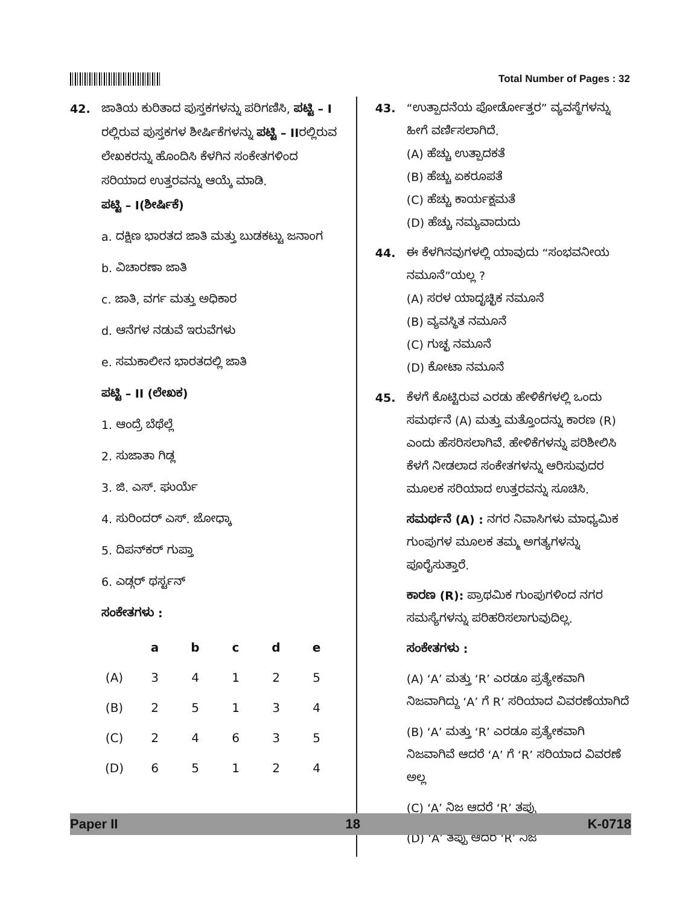Total Number of Pages : 32
42. ಜಾತಿಯ ಕುರಿತಾದ ಪುಸ್ತಕಗಳನ್ನು ಪರಿಗಣಿಸಿ, ಪಟ್ಟಿ – I ರಲ್ಲಿರುವ ಪುಸ್ತಕಗಳ ಶೀರ್ಷಿಕೆಗಳನ್ನು ಪಟ್ಟಿ – IIರಲ್ಲಿರುವ ಲೇಖಕರನ್ನು ಹೊಂದಿಸಿ ಕೆಳಗಿನ ಸಂಕೇತಗಳಿಂದ ಸರಿಯಾದ ಉತ್ತರವನ್ನು ಆಯ್ಕೆ ಮಾಡಿ.
ಪಟ್ಟಿ – I(ಶೀರ್ಷಿಕೆ)
a. ದಕ್ಷಿಣ ಭಾರತದ ಜಾತಿ ಮತ್ತು ಬುಡಕಟ್ಟು ಜನಾಂಗ
b. ವಿಚಾರಣಾ ಜಾತಿ
c. ಜಾತಿ, ವರ್ಗ ಮತ್ತು ಅಧಿಕಾರ
d. ಆನೆಗಳ ನಡುವೆ ಇರುವೆಗಳು
e. ಸಮಕಾಲೀನ ಭಾರತದಲ್ಲಿ ಜಾತಿ
ಪಟ್ಟಿ – II (ಲೇಖಕ)
1. ಆಂದ್ರೆ ಬೆಥೆಲ್ಲೆ
2. ಸುಜಾತಾ ಗಿಡ್ಲ
3. ಜಿ. ಎಸ್. ಘುರ್ಯೆ
4. ಸುರಿಂದರ್ ಎಸ್. ಜೋಧ್ಕಾ
5. ದಿಪನ್‌ಕರ್ ಗುಪ್ತಾ
6. ಎಡ್ಗರ್ ಥರ್ಸ್ಟನ್
ಸಂಕೇತಗಳು :
| | a | b | c | d | e |
| --- | --- | --- | --- | --- | --- |
| (A) | 3 | 4 | 1 | 2 | 5 |
| (B) | 2 | 5 | 1 | 3 | 4 |
| (C) | 2 | 4 | 6 | 3 | 5 |
| (D) | 6 | 5 | 1 | 2 | 4 |
43. “ಉತ್ಪಾದನೆಯ ಪೋರ್ಡೋತ್ತರ” ವ್ಯವಸ್ಥೆಗಳನ್ನು ಹೀಗೆ ವರ್ಣಿಸಲಾಗಿದೆ.
(A) ಹೆಚ್ಚು ಉತ್ಪಾದಕತೆ
(B) ಹೆಚ್ಚು ಏಕರೂಪತೆ
(C) ಹೆಚ್ಚು ಕಾರ್ಯಕ್ಷಮತೆ
(D) ಹೆಚ್ಚು ನಮ್ಯವಾದುದು
44. ಈ ಕೆಳಗಿನವುಗಳಲ್ಲಿ ಯಾವುದು “ಸಂಭವನೀಯ ನಮೂನೆ”ಯಲ್ಲ ?
(A) ಸರಳ ಯಾದೃಚ್ಛಿಕ ನಮೂನೆ
(B) ವ್ಯವಸ್ಥಿತ ನಮೂನೆ
(C) ಗುಚ್ಛ ನಮೂನೆ
(D) ಕೋಟಾ ನಮೂನೆ
45. ಕೆಳಗೆ ಕೊಟ್ಟಿರುವ ಎರಡು ಹೇಳಿಕೆಗಳಲ್ಲಿ ಒಂದು ಸಮರ್ಥನೆ (A) ಮತ್ತು ಮತ್ತೊಂದನ್ನು ಕಾರಣ (R) ಎಂದು ಹೆಸರಿಸಲಾಗಿವೆ. ಹೇಳಿಕೆಗಳನ್ನು ಪರಿಶೀಲಿಸಿ ಕೆಳಗೆ ನೀಡಲಾದ ಸಂಕೇತಗಳನ್ನು ಆರಿಸುವುದರ ಮೂಲಕ ಸರಿಯಾದ ಉತ್ತರವನ್ನು ಸೂಚಿಸಿ.
ಸಮರ್ಥನೆ (A) : ನಗರ ನಿವಾಸಿಗಳು ಮಾಧ್ಯಮಿಕ ಗುಂಪುಗಳ ಮೂಲಕ ತಮ್ಮ ಅಗತ್ಯಗಳನ್ನು ಪೂರೈಸುತ್ತಾರೆ.
ಕಾರಣ (R): ಪ್ರಾಥಮಿಕ ಗುಂಪುಗಳಿಂದ ನಗರ ಸಮಸ್ಯೆಗಳನ್ನು ಪರಿಹರಿಸಲಾಗುವುದಿಲ್ಲ.
ಸಂಕೇತಗಳು :
(A) ‘A’ ಮತ್ತು ‘R’ ಎರಡೂ ಪ್ರತ್ಯೇಕವಾಗಿ ನಿಜವಾಗಿದ್ದು ‘A’ ಗೆ R’ ಸರಿಯಾದ ವಿವರಣೆಯಾಗಿದೆ
(B) ‘A’ ಮತ್ತು ‘R’ ಎರಡೂ ಪ್ರತ್ಯೇಕವಾಗಿ ನಿಜವಾಗಿವೆ ಆದರೆ ‘A’ ಗೆ ‘R’ ಸರಿಯಾದ ವಿವರಣೆ ಅಲ್ಲ
(C) ‘A’ ನಿಜ ಆದರೆ ‘R’ ತಪ್ಪು
(D) ‘A’ ತಪ್ಪು ಆದರೆ ‘R’ ನಿಜ
Paper II 18 K-0718